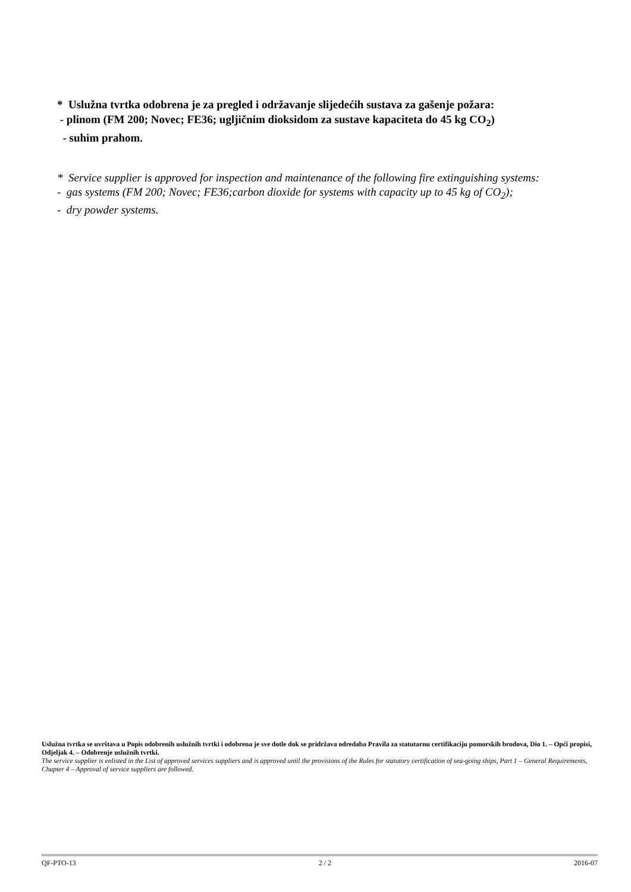* Uslužna tvrtka odobrena je za pregled i održavanje slijedećih sustava za gašenje požara:
- plinom (FM 200; Novec; FE36; ugljičnim dioksidom za sustave kapaciteta do 45 kg CO<sub>2</sub>)
- suhim prahom.
* Service supplier is approved for inspection and maintenance of the following fire extinguishing systems:
- gas systems (FM 200; Novec; FE36;carbon dioxide for systems with capacity up to 45 kg of CO<sub>2</sub>);
- dry powder systems.
Uslužna tvrtka se uvrštava u Popis odobrenih uslužnih tvrtki i odobrena je sve dotle dok se pridržava odredaba Pravila za statutarnu certifikaciju pomorskih brodova, Dio 1. – Opći propisi, Odjeljak 4. – Odobrenje uslužnih tvrtki.
The service supplier is enlisted in the List of approved services suppliers and is approved until the provisions of the Rules for statutory certification of sea-going ships, Part 1 – General Requirements, Chapter 4 – Approval of service suppliers are followed.
QF-PTO-13 2 / 2 2016-07